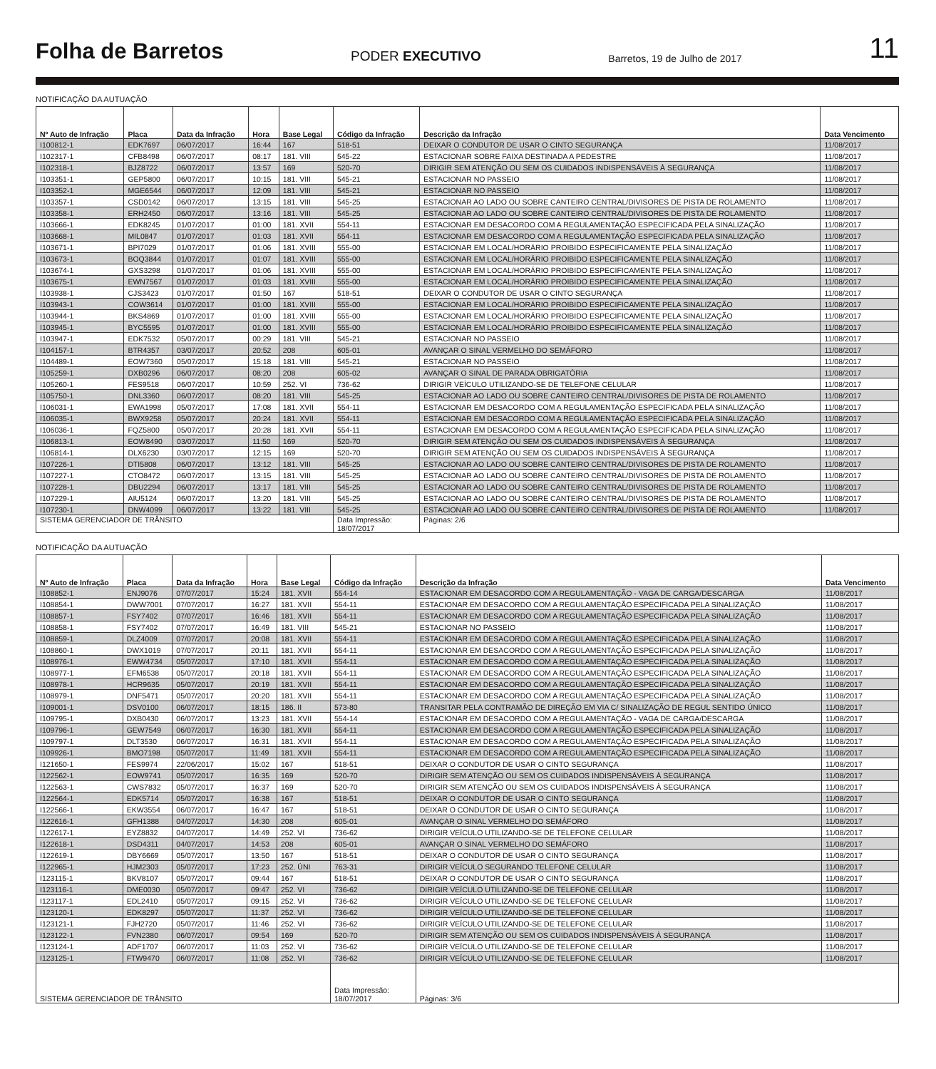Folha de Barretos PODER EXECUTIVO Barretos, 19 de Julho de 2017 11
NOTIFICAÇÃO DA AUTUAÇÃO
| Nº Auto de Infração | Placa | Data da Infração | Hora | Base Legal | Código da Infração | Descrição da Infração | Data Vencimento |
| --- | --- | --- | --- | --- | --- | --- | --- |
| I100812-1 | EDK7697 | 06/07/2017 | 16:44 | 167 | 518-51 | DEIXAR O CONDUTOR DE USAR O CINTO SEGURANÇA | 11/08/2017 |
| I102317-1 | CFB8498 | 06/07/2017 | 08:17 | 181. VIII | 545-22 | ESTACIONAR SOBRE FAIXA DESTINADA A PEDESTRE | 11/08/2017 |
| I102318-1 | BJZ8722 | 06/07/2017 | 13:57 | 169 | 520-70 | DIRIGIR SEM ATENÇÃO OU SEM OS CUIDADOS INDISPENSÁVEIS À SEGURANÇA | 11/08/2017 |
| I103351-1 | GEP5800 | 06/07/2017 | 10:15 | 181. VIII | 545-21 | ESTACIONAR NO PASSEIO | 11/08/2017 |
| I103352-1 | MGE6544 | 06/07/2017 | 12:09 | 181. VIII | 545-21 | ESTACIONAR NO PASSEIO | 11/08/2017 |
| I103357-1 | CSD0142 | 06/07/2017 | 13:15 | 181. VIII | 545-25 | ESTACIONAR AO LADO OU SOBRE CANTEIRO CENTRAL/DIVISORES DE PISTA DE ROLAMENTO | 11/08/2017 |
| I103358-1 | ERH2450 | 06/07/2017 | 13:16 | 181. VIII | 545-25 | ESTACIONAR AO LADO OU SOBRE CANTEIRO CENTRAL/DIVISORES DE PISTA DE ROLAMENTO | 11/08/2017 |
| I103666-1 | EDK8245 | 01/07/2017 | 01:00 | 181. XVII | 554-11 | ESTACIONAR EM DESACORDO COM A REGULAMENTAÇÃO ESPECIFICADA PELA SINALIZAÇÃO | 11/08/2017 |
| I103668-1 | MIL0847 | 01/07/2017 | 01:03 | 181. XVII | 554-11 | ESTACIONAR EM DESACORDO COM A REGULAMENTAÇÃO ESPECIFICADA PELA SINALIZAÇÃO | 11/08/2017 |
| I103671-1 | BPI7029 | 01/07/2017 | 01:06 | 181. XVIII | 555-00 | ESTACIONAR EM LOCAL/HORÁRIO PROIBIDO ESPECIFICAMENTE PELA SINALIZAÇÃO | 11/08/2017 |
| I103673-1 | BOQ3844 | 01/07/2017 | 01:07 | 181. XVIII | 555-00 | ESTACIONAR EM LOCAL/HORÁRIO PROIBIDO ESPECIFICAMENTE PELA SINALIZAÇÃO | 11/08/2017 |
| I103674-1 | GXS3298 | 01/07/2017 | 01:06 | 181. XVIII | 555-00 | ESTACIONAR EM LOCAL/HORÁRIO PROIBIDO ESPECIFICAMENTE PELA SINALIZAÇÃO | 11/08/2017 |
| I103675-1 | EWN7567 | 01/07/2017 | 01:03 | 181. XVIII | 555-00 | ESTACIONAR EM LOCAL/HORÁRIO PROIBIDO ESPECIFICAMENTE PELA SINALIZAÇÃO | 11/08/2017 |
| I103938-1 | CJS3423 | 01/07/2017 | 01:50 | 167 | 518-51 | DEIXAR O CONDUTOR DE USAR O CINTO SEGURANÇA | 11/08/2017 |
| I103943-1 | COW3614 | 01/07/2017 | 01:00 | 181. XVIII | 555-00 | ESTACIONAR EM LOCAL/HORÁRIO PROIBIDO ESPECIFICAMENTE PELA SINALIZAÇÃO | 11/08/2017 |
| I103944-1 | BKS4869 | 01/07/2017 | 01:00 | 181. XVIII | 555-00 | ESTACIONAR EM LOCAL/HORÁRIO PROIBIDO ESPECIFICAMENTE PELA SINALIZAÇÃO | 11/08/2017 |
| I103945-1 | BYC5595 | 01/07/2017 | 01:00 | 181. XVIII | 555-00 | ESTACIONAR EM LOCAL/HORÁRIO PROIBIDO ESPECIFICAMENTE PELA SINALIZAÇÃO | 11/08/2017 |
| I103947-1 | EDK7532 | 05/07/2017 | 00:29 | 181. VIII | 545-21 | ESTACIONAR NO PASSEIO | 11/08/2017 |
| I104157-1 | BTR4357 | 03/07/2017 | 20:52 | 208 | 605-01 | AVANÇAR O SINAL VERMELHO DO SEMÁFORO | 11/08/2017 |
| I104489-1 | EOW7360 | 05/07/2017 | 15:18 | 181. VIII | 545-21 | ESTACIONAR NO PASSEIO | 11/08/2017 |
| I105259-1 | DXB0296 | 06/07/2017 | 08:20 | 208 | 605-02 | AVANÇAR O SINAL DE PARADA OBRIGATÓRIA | 11/08/2017 |
| I105260-1 | FES9518 | 06/07/2017 | 10:59 | 252. VI | 736-62 | DIRIGIR VEÍCULO UTILIZANDO-SE DE TELEFONE CELULAR | 11/08/2017 |
| I105750-1 | DNL3360 | 06/07/2017 | 08:20 | 181. VIII | 545-25 | ESTACIONAR AO LADO OU SOBRE CANTEIRO CENTRAL/DIVISORES DE PISTA DE ROLAMENTO | 11/08/2017 |
| I106031-1 | EWA1998 | 05/07/2017 | 17:08 | 181. XVII | 554-11 | ESTACIONAR EM DESACORDO COM A REGULAMENTAÇÃO ESPECIFICADA PELA SINALIZAÇÃO | 11/08/2017 |
| I106035-1 | BWX9258 | 05/07/2017 | 20:24 | 181. XVII | 554-11 | ESTACIONAR EM DESACORDO COM A REGULAMENTAÇÃO ESPECIFICADA PELA SINALIZAÇÃO | 11/08/2017 |
| I106036-1 | FQZ5800 | 05/07/2017 | 20:28 | 181. XVII | 554-11 | ESTACIONAR EM DESACORDO COM A REGULAMENTAÇÃO ESPECIFICADA PELA SINALIZAÇÃO | 11/08/2017 |
| I106813-1 | EOW8490 | 03/07/2017 | 11:50 | 169 | 520-70 | DIRIGIR SEM ATENÇÃO OU SEM OS CUIDADOS INDISPENSÁVEIS À SEGURANÇA | 11/08/2017 |
| I106814-1 | DLX6230 | 03/07/2017 | 12:15 | 169 | 520-70 | DIRIGIR SEM ATENÇÃO OU SEM OS CUIDADOS INDISPENSÁVEIS À SEGURANÇA | 11/08/2017 |
| I107226-1 | DTI5808 | 06/07/2017 | 13:12 | 181. VIII | 545-25 | ESTACIONAR AO LADO OU SOBRE CANTEIRO CENTRAL/DIVISORES DE PISTA DE ROLAMENTO | 11/08/2017 |
| I107227-1 | CTO8472 | 06/07/2017 | 13:15 | 181. VIII | 545-25 | ESTACIONAR AO LADO OU SOBRE CANTEIRO CENTRAL/DIVISORES DE PISTA DE ROLAMENTO | 11/08/2017 |
| I107228-1 | DBU2294 | 06/07/2017 | 13:17 | 181. VIII | 545-25 | ESTACIONAR AO LADO OU SOBRE CANTEIRO CENTRAL/DIVISORES DE PISTA DE ROLAMENTO | 11/08/2017 |
| I107229-1 | AIU5124 | 06/07/2017 | 13:20 | 181. VIII | 545-25 | ESTACIONAR AO LADO OU SOBRE CANTEIRO CENTRAL/DIVISORES DE PISTA DE ROLAMENTO | 11/08/2017 |
| I107230-1 | DNW4099 | 06/07/2017 | 13:22 | 181. VIII | 545-25 | ESTACIONAR AO LADO OU SOBRE CANTEIRO CENTRAL/DIVISORES DE PISTA DE ROLAMENTO | 11/08/2017 |
| SISTEMA GERENCIADOR DE TRÂNSITO | | | | | Data Impressão: 18/07/2017 | Páginas: 2/6 | |
NOTIFICAÇÃO DA AUTUAÇÃO
| Nº Auto de Infração | Placa | Data da Infração | Hora | Base Legal | Código da Infração | Descrição da Infração | Data Vencimento |
| --- | --- | --- | --- | --- | --- | --- | --- |
| I108852-1 | ENJ9076 | 07/07/2017 | 15:24 | 181. XVII | 554-14 | ESTACIONAR EM DESACORDO COM A REGULAMENTAÇÃO - VAGA DE CARGA/DESCARGA | 11/08/2017 |
| I108854-1 | DWW7001 | 07/07/2017 | 16:27 | 181. XVII | 554-11 | ESTACIONAR EM DESACORDO COM A REGULAMENTAÇÃO ESPECIFICADA PELA SINALIZAÇÃO | 11/08/2017 |
| I108857-1 | FSY7402 | 07/07/2017 | 16:46 | 181. XVII | 554-11 | ESTACIONAR EM DESACORDO COM A REGULAMENTAÇÃO ESPECIFICADA PELA SINALIZAÇÃO | 11/08/2017 |
| I108858-1 | FSY7402 | 07/07/2017 | 16:49 | 181. VIII | 545-21 | ESTACIONAR NO PASSEIO | 11/08/2017 |
| I108859-1 | DLZ4009 | 07/07/2017 | 20:08 | 181. XVII | 554-11 | ESTACIONAR EM DESACORDO COM A REGULAMENTAÇÃO ESPECIFICADA PELA SINALIZAÇÃO | 11/08/2017 |
| I108860-1 | DWX1019 | 07/07/2017 | 20:11 | 181. XVII | 554-11 | ESTACIONAR EM DESACORDO COM A REGULAMENTAÇÃO ESPECIFICADA PELA SINALIZAÇÃO | 11/08/2017 |
| I108976-1 | EWW4734 | 05/07/2017 | 17:10 | 181. XVII | 554-11 | ESTACIONAR EM DESACORDO COM A REGULAMENTAÇÃO ESPECIFICADA PELA SINALIZAÇÃO | 11/08/2017 |
| I108977-1 | EFM6538 | 05/07/2017 | 20:18 | 181. XVII | 554-11 | ESTACIONAR EM DESACORDO COM A REGULAMENTAÇÃO ESPECIFICADA PELA SINALIZAÇÃO | 11/08/2017 |
| I108978-1 | HCR9635 | 05/07/2017 | 20:19 | 181. XVII | 554-11 | ESTACIONAR EM DESACORDO COM A REGULAMENTAÇÃO ESPECIFICADA PELA SINALIZAÇÃO | 11/08/2017 |
| I108979-1 | DNF5471 | 05/07/2017 | 20:20 | 181. XVII | 554-11 | ESTACIONAR EM DESACORDO COM A REGULAMENTAÇÃO ESPECIFICADA PELA SINALIZAÇÃO | 11/08/2017 |
| I109001-1 | DSV0100 | 06/07/2017 | 18:15 | 186. II | 573-80 | TRANSITAR PELA CONTRAMÃO DE DIREÇÃO EM VIA C/ SINALIZAÇÃO DE REGUL SENTIDO ÚNICO | 11/08/2017 |
| I109795-1 | DXB0430 | 06/07/2017 | 13:23 | 181. XVII | 554-14 | ESTACIONAR EM DESACORDO COM A REGULAMENTAÇÃO - VAGA DE CARGA/DESCARGA | 11/08/2017 |
| I109796-1 | GEW7549 | 06/07/2017 | 16:30 | 181. XVII | 554-11 | ESTACIONAR EM DESACORDO COM A REGULAMENTAÇÃO ESPECIFICADA PELA SINALIZAÇÃO | 11/08/2017 |
| I109797-1 | DLT3530 | 06/07/2017 | 16:31 | 181. XVII | 554-11 | ESTACIONAR EM DESACORDO COM A REGULAMENTAÇÃO ESPECIFICADA PELA SINALIZAÇÃO | 11/08/2017 |
| I109926-1 | BMO7198 | 05/07/2017 | 11:49 | 181. XVII | 554-11 | ESTACIONAR EM DESACORDO COM A REGULAMENTAÇÃO ESPECIFICADA PELA SINALIZAÇÃO | 11/08/2017 |
| I121650-1 | FES9974 | 22/06/2017 | 15:02 | 167 | 518-51 | DEIXAR O CONDUTOR DE USAR O CINTO SEGURANÇA | 11/08/2017 |
| I122562-1 | EOW9741 | 05/07/2017 | 16:35 | 169 | 520-70 | DIRIGIR SEM ATENÇÃO OU SEM OS CUIDADOS INDISPENSÁVEIS À SEGURANÇA | 11/08/2017 |
| I122563-1 | CWS7832 | 05/07/2017 | 16:37 | 169 | 520-70 | DIRIGIR SEM ATENÇÃO OU SEM OS CUIDADOS INDISPENSÁVEIS À SEGURANÇA | 11/08/2017 |
| I122564-1 | EDK5714 | 05/07/2017 | 16:38 | 167 | 518-51 | DEIXAR O CONDUTOR DE USAR O CINTO SEGURANÇA | 11/08/2017 |
| I122566-1 | EKW3554 | 06/07/2017 | 16:47 | 167 | 518-51 | DEIXAR O CONDUTOR DE USAR O CINTO SEGURANÇA | 11/08/2017 |
| I122616-1 | GFH1388 | 04/07/2017 | 14:30 | 208 | 605-01 | AVANÇAR O SINAL VERMELHO DO SEMÁFORO | 11/08/2017 |
| I122617-1 | EYZ8832 | 04/07/2017 | 14:49 | 252. VI | 736-62 | DIRIGIR VEÍCULO UTILIZANDO-SE DE TELEFONE CELULAR | 11/08/2017 |
| I122618-1 | DSD4311 | 04/07/2017 | 14:53 | 208 | 605-01 | AVANÇAR O SINAL VERMELHO DO SEMÁFORO | 11/08/2017 |
| I122619-1 | DBY6669 | 05/07/2017 | 13:50 | 167 | 518-51 | DEIXAR O CONDUTOR DE USAR O CINTO SEGURANÇA | 11/08/2017 |
| I122965-1 | HJM2303 | 05/07/2017 | 17:23 | 252. ÚNI | 763-31 | DIRIGIR VEÍCULO SEGURANDO TELEFONE CELULAR | 11/08/2017 |
| I123115-1 | BKV8107 | 05/07/2017 | 09:44 | 167 | 518-51 | DEIXAR O CONDUTOR DE USAR O CINTO SEGURANÇA | 11/08/2017 |
| I123116-1 | DME0030 | 05/07/2017 | 09:47 | 252. VI | 736-62 | DIRIGIR VEÍCULO UTILIZANDO-SE DE TELEFONE CELULAR | 11/08/2017 |
| I123117-1 | EDL2410 | 05/07/2017 | 09:15 | 252. VI | 736-62 | DIRIGIR VEÍCULO UTILIZANDO-SE DE TELEFONE CELULAR | 11/08/2017 |
| I123120-1 | EDK8297 | 05/07/2017 | 11:37 | 252. VI | 736-62 | DIRIGIR VEÍCULO UTILIZANDO-SE DE TELEFONE CELULAR | 11/08/2017 |
| I123121-1 | FJH2720 | 05/07/2017 | 11:46 | 252. VI | 736-62 | DIRIGIR VEÍCULO UTILIZANDO-SE DE TELEFONE CELULAR | 11/08/2017 |
| I123122-1 | FVN2380 | 06/07/2017 | 09:54 | 169 | 520-70 | DIRIGIR SEM ATENÇÃO OU SEM OS CUIDADOS INDISPENSÁVEIS À SEGURANÇA | 11/08/2017 |
| I123124-1 | ADF1707 | 06/07/2017 | 11:03 | 252. VI | 736-62 | DIRIGIR VEÍCULO UTILIZANDO-SE DE TELEFONE CELULAR | 11/08/2017 |
| I123125-1 | FTW9470 | 06/07/2017 | 11:08 | 252. VI | 736-62 | DIRIGIR VEÍCULO UTILIZANDO-SE DE TELEFONE CELULAR | 11/08/2017 |
| SISTEMA GERENCIADOR DE TRÂNSITO | | | | | Data Impressão: 18/07/2017 | Páginas: 3/6 | |